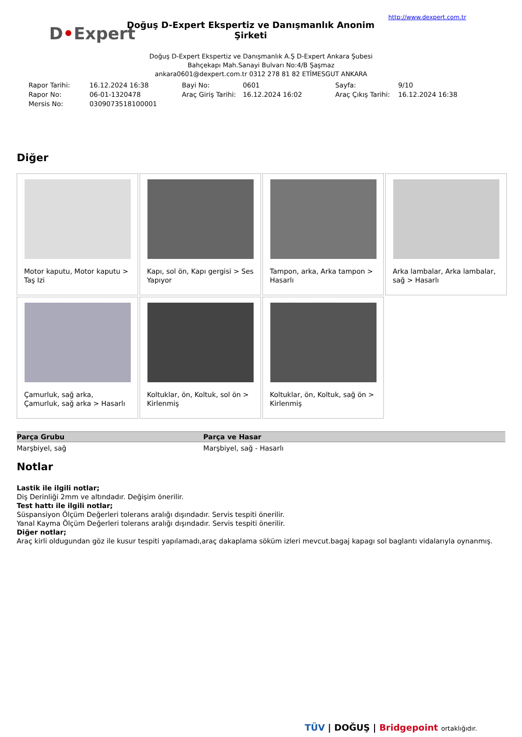D•Expert
Doğuş D-Expert Ekspertiz ve Danışmanlık Anonim Şirketi
http://www.dexpert.com.tr
Doğuş D-Expert Ekspertiz ve Danışmanlık A.Ş D-Expert Ankara Şubesi
Bahçekapı Mah.Sanayi Bulvarı No:4/B Şaşmaz
ankara0601@dexpert.com.tr 0312 278 81 82 ETİMESGUT ANKARA
| Rapor Tarihi: | 16.12.2024 16:38 | Bayi No: | 0601 | Sayfa: | 9/10 |
| Rapor No: | 06-01-1320478 | Araç Giriş Tarihi: | 16.12.2024 16:02 | Araç Çıkış Tarihi: | 16.12.2024 16:38 |
| Mersis No: | 0309073518100001 | | | | |
Diğer
Motor kaputu, Motor kaputu > Taş Izi
Kapı, sol ön, Kapı gergisi > Ses Yapıyor
Tampon, arka, Arka tampon > Hasarlı
Arka lambalar, Arka lambalar, sağ > Hasarlı
Çamurluk, sağ arka, Çamurluk, sağ arka > Hasarlı
Koltuklar, ön, Koltuk, sol ön > Kirlenmiş
Koltuklar, ön, Koltuk, sağ ön > Kirlenmiş
| Parça Grubu | Parça ve Hasar |
| --- | --- |
| Marşbiyel, sağ | Marşbiyel, sağ - Hasarlı |
Notlar
Lastik ile ilgili notlar;
Diş Derinliği 2mm ve altındadır. Değişim önerilir.
Test hattı ile ilgili notlar;
Süspansiyon Ölçüm Değerleri tolerans aralığı dışındadır. Servis tespiti önerilir.
Yanal Kayma Ölçüm Değerleri tolerans aralığı dışındadır. Servis tespiti önerilir.
Diğer notlar;
Araç kirli oldugundan göz ile kusur tespiti yapılamadı,araç dakaplama söküm izleri mevcut.bagaj kapagı sol baglantı vidalarıyla oynanmış.
TÜV | DOĞUŞ | Bridgepoint ortaklığıdır.